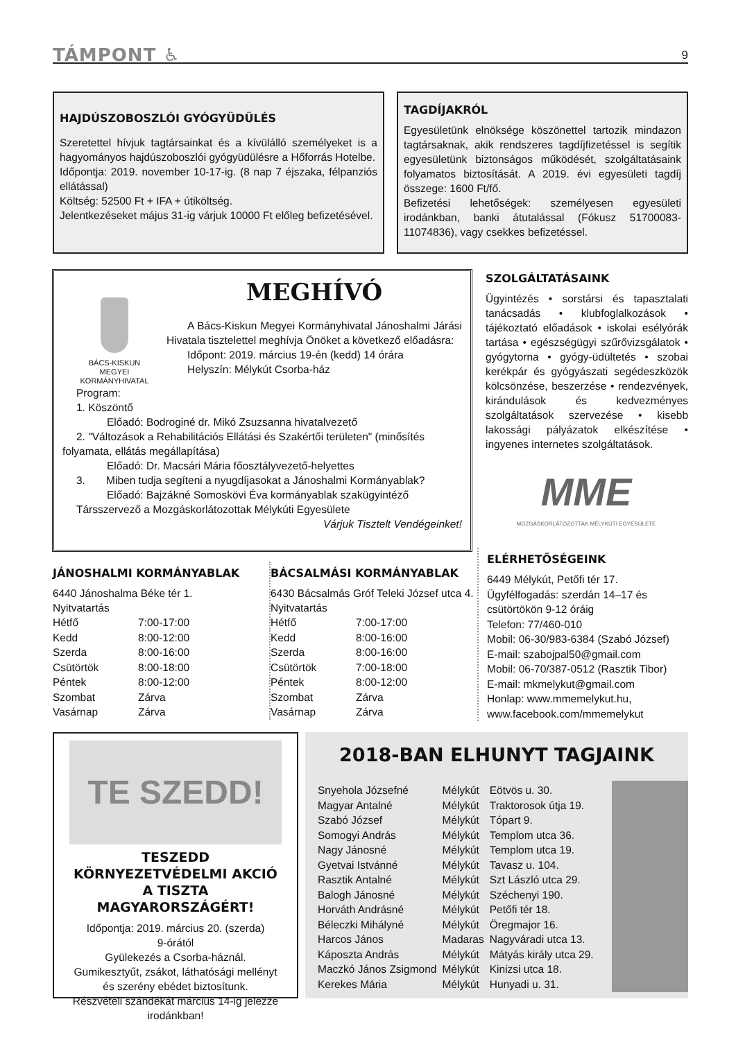TÁMPONT ♿ 9
HAJDÚSZOBOSZLÓI GYÓGYÜDÜLÉS
Szeretettel hívjuk tagtársainkat és a kívülálló személyeket is a hagyományos hajdúszoboszlói gyógyüdülésre a Hőforrás Hotelbe.
Időpontja: 2019. november 10-17-ig. (8 nap 7 éjszaka, félpanziós ellátással)
Költség: 52500 Ft + IFA + útiköltség.
Jelentkezéseket május 31-ig várjuk 10000 Ft előleg befizetésével.
TAGDÍJAKRÓL
Egyesületünk elnöksége köszönettel tartozik mindazon tagtársaknak, akik rendszeres tagdíjfizetéssel is segítik egyesületünk biztonságos működését, szolgáltatásaink folyamatos biztosítását. A 2019. évi egyesületi tagdíj összege: 1600 Ft/fő.
Befizetési lehetőségek: személyesen egyesületi irodánkban, banki átutalással (Fókusz 51700083-11074836), vagy csekkes befizetéssel.
BÁCS-KISKUN
MEGYEI
KORMÁNYHIVATAL
MEGHÍVÓ
A Bács-Kiskun Megyei Kormányhivatal Jánoshalmi Járási Hivatala tisztelettel meghívja Önöket a következő előadásra:
Időpont: 2019. március 19-én (kedd) 14 órára
Helyszín: Mélykút Csorba-ház
Program:
1. Köszöntő
Előadó: Bodroginé dr. Mikó Zsuzsanna hivatalvezető
2. "Változások a Rehabilitációs Ellátási és Szakértői területen" (minősítés folyamata, ellátás megállapítása)
Előadó: Dr. Macsári Mária főosztályvezető-helyettes
3. Miben tudja segíteni a nyugdíjasokat a Jánoshalmi Kormányablak?
Előadó: Bajzákné Somoskövi Éva kormányablak szakügyintéző
Társszervező a Mozgáskorlátozottak Mélykúti Egyesülete
Várjuk Tisztelt Vendégeinket!
SZOLGÁLTATÁSAINK
Ügyintézés • sorstársi és tapasztalati tanácsadás • klubfoglalkozások • tájékoztató előadások • iskolai esélyórák tartása • egészségügyi szűrővizsgálatok • gyógytorna • gyógy-üdültetés • szobai kerékpár és gyógyászati segédeszközök kölcsönzése, beszerzése • rendezvények, kirándulások és kedvezményes szolgáltatások szervezése • kisebb lakossági pályázatok elkészítése • ingyenes internetes szolgáltatások.
MME
MOZGÁSKORLÁTOZOTTAK MÉLYKÚTI EGYESÜLETE
JÁNOSHALMI KORMÁNYABLAK
6440 Jánoshalma Béke tér 1.
Nyitvatartás
| Hétfő | 7:00-17:00 |
| Kedd | 8:00-12:00 |
| Szerda | 8:00-16:00 |
| Csütörtök | 8:00-18:00 |
| Péntek | 8:00-12:00 |
| Szombat | Zárva |
| Vasárnap | Zárva |
BÁCSALMÁSI KORMÁNYABLAK
6430 Bácsalmás Gróf Teleki József utca 4.
Nyitvatartás
| Hétfő | 7:00-17:00 |
| Kedd | 8:00-16:00 |
| Szerda | 8:00-16:00 |
| Csütörtök | 7:00-18:00 |
| Péntek | 8:00-12:00 |
| Szombat | Zárva |
| Vasárnap | Zárva |
ELÉRHETŐSÉGEINK
6449 Mélykút, Petőfi tér 17.
Ügyfélfogadás: szerdán 14–17 és csütörtökön 9-12 óráig
Telefon: 77/460-010
Mobil: 06-30/983-6384 (Szabó József)
E-mail: szabojpal50@gmail.com
Mobil: 06-70/387-0512 (Rasztik Tibor)
E-mail: mkmelykut@gmail.com
Honlap: www.mmemelykut.hu, www.facebook.com/mmemelykut
TE SZEDD!
TESZEDD KÖRNYEZETVÉDELMI AKCIÓ A TISZTA MAGYARORSZÁGÉRT!
Időpontja: 2019. március 20. (szerda)
9-órától
Gyülekezés a Csorba-háznál.
Gumikesztyűt, zsákot, láthatósági mellényt és szerény ebédet biztosítunk.
Részvételi szándékát március 14-ig jelezze irodánkban!
2018-BAN ELHUNYT TAGJAINK
| Snyehola Józsefné | Mélykút | Eötvös u. 30. |
| Magyar Antalné | Mélykút | Traktorosok útja 19. |
| Szabó József | Mélykút | Tópart 9. |
| Somogyi András | Mélykút | Templom utca 36. |
| Nagy Jánosné | Mélykút | Templom utca 19. |
| Gyetvai Istvánné | Mélykút | Tavasz u. 104. |
| Rasztik Antalné | Mélykút | Szt László utca 29. |
| Balogh Jánosné | Mélykút | Széchenyi 190. |
| Horváth Andrásné | Mélykút | Petőfi tér 18. |
| Béleczki Mihályné | Mélykút | Öregmajor 16. |
| Harcos János | Madaras | Nagyváradi utca 13. |
| Káposzta András | Mélykút | Mátyás király utca 29. |
| Maczkó János Zsigmond | Mélykút | Kinizsi utca 18. |
| Kerekes Mária | Mélykút | Hunyadi u. 31. |